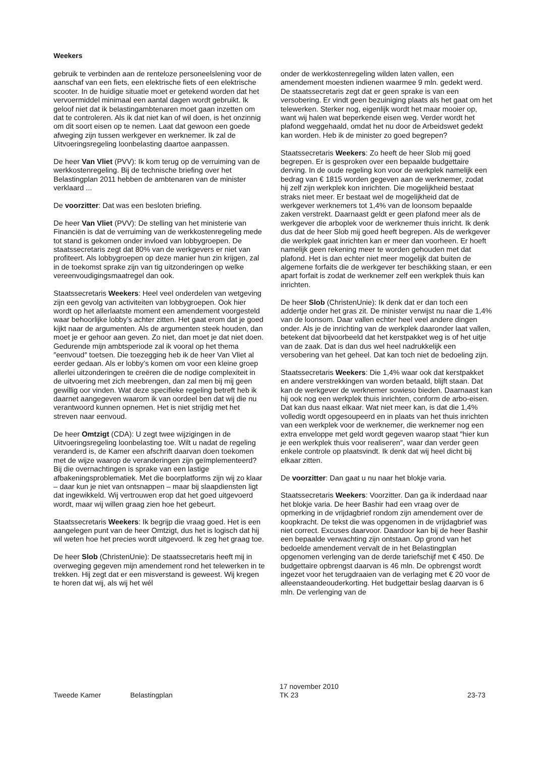Weekers
gebruik te verbinden aan de renteloze personeelslening voor de aanschaf van een fiets, een elektrische fiets of een elektrische scooter. In de huidige situatie moet er getekend worden dat het vervoermiddel minimaal een aantal dagen wordt gebruikt. Ik geloof niet dat ik belastingambtenaren moet gaan inzetten om dat te controleren. Als ik dat niet kan of wil doen, is het onzinnig om dit soort eisen op te nemen. Laat dat gewoon een goede afweging zijn tussen werkgever en werknemer. Ik zal de Uitvoeringsregeling loonbelasting daartoe aanpassen.
De heer Van Vliet (PVV): Ik kom terug op de verruiming van de werkkostenregeling. Bij de technische briefing over het Belastingplan 2011 hebben de ambtenaren van de minister verklaard ...
De voorzitter: Dat was een besloten briefing.
De heer Van Vliet (PVV): De stelling van het ministerie van Financiën is dat de verruiming van de werkkostenregeling mede tot stand is gekomen onder invloed van lobbygroepen. De staatssecretaris zegt dat 80% van de werkgevers er niet van profiteert. Als lobbygroepen op deze manier hun zin krijgen, zal in de toekomst sprake zijn van tig uitzonderingen op welke vereenvoudigingsmaatregel dan ook.
Staatssecretaris Weekers: Heel veel onderdelen van wetgeving zijn een gevolg van activiteiten van lobbygroepen. Ook hier wordt op het allerlaatste moment een amendement voorgesteld waar behoorlijke lobby’s achter zitten. Het gaat erom dat je goed kijkt naar de argumenten. Als de argumenten steek houden, dan moet je er gehoor aan geven. Zo niet, dan moet je dat niet doen. Gedurende mijn ambtsperiode zal ik vooral op het thema ″eenvoud″ toetsen. Die toezegging heb ik de heer Van Vliet al eerder gedaan. Als er lobby’s komen om voor een kleine groep allerlei uitzonderingen te creëren die de nodige complexiteit in de uitvoering met zich meebrengen, dan zal men bij mij geen gewillig oor vinden. Wat deze specifieke regeling betreft heb ik daarnet aangegeven waarom ik van oordeel ben dat wij die nu verantwoord kunnen opnemen. Het is niet strijdig met het streven naar eenvoud.
De heer Omtzigt (CDA): U zegt twee wijzigingen in de Uitvoeringsregeling loonbelasting toe. Wilt u nadat de regeling veranderd is, de Kamer een afschrift daarvan doen toekomen met de wijze waarop de veranderingen zijn geïmplementeerd? Bij die overnachtingen is sprake van een lastige afbakeningsproblematiek. Met die boorplatforms zijn wij zo klaar – daar kun je niet van ontsnappen – maar bij slaapdiensten ligt dat ingewikkeld. Wij vertrouwen erop dat het goed uitgevoerd wordt, maar wij willen graag zien hoe het gebeurt.
Staatssecretaris Weekers: Ik begrijp die vraag goed. Het is een aangelegen punt van de heer Omtzigt, dus het is logisch dat hij wil weten hoe het precies wordt uitgevoerd. Ik zeg het graag toe.
De heer Slob (ChristenUnie): De staatssecretaris heeft mij in overweging gegeven mijn amendement rond het telewerken in te trekken. Hij zegt dat er een misverstand is geweest. Wij kregen te horen dat wij, als wij het wél
onder de werkkostenregeling wilden laten vallen, een amendement moesten indienen waarmee 9 mln. gedekt werd. De staatssecretaris zegt dat er geen sprake is van een versobering. Er vindt geen bezuiniging plaats als het gaat om het telewerken. Sterker nog, eigenlijk wordt het maar mooier op, want wij halen wat beperkende eisen weg. Verder wordt het plafond weggehaald, omdat het nu door de Arbeidswet gedekt kan worden. Heb ik de minister zo goed begrepen?
Staatssecretaris Weekers: Zo heeft de heer Slob mij goed begrepen. Er is gesproken over een bepaalde budgettaire derving. In de oude regeling kon voor de werkplek namelijk een bedrag van € 1815 worden gegeven aan de werknemer, zodat hij zelf zijn werkplek kon inrichten. Die mogelijkheid bestaat straks niet meer. Er bestaat wel de mogelijkheid dat de werkgever werknemers tot 1,4% van de loonsom bepaalde zaken verstrekt. Daarnaast geldt er geen plafond meer als de werkgever die arboplek voor de werknemer thuis inricht. Ik denk dus dat de heer Slob mij goed heeft begrepen. Als de werkgever die werkplek gaat inrichten kan er meer dan voorheen. Er hoeft namelijk geen rekening meer te worden gehouden met dat plafond. Het is dan echter niet meer mogelijk dat buiten de algemene forfaits die de werkgever ter beschikking staan, er een apart forfait is zodat de werknemer zelf een werkplek thuis kan inrichten.
De heer Slob (ChristenUnie): Ik denk dat er dan toch een addertje onder het gras zit. De minister verwijst nu naar die 1,4% van de loonsom. Daar vallen echter heel veel andere dingen onder. Als je de inrichting van de werkplek daaronder laat vallen, betekent dat bijvoorbeeld dat het kerstpakket weg is of het uitje van de zaak. Dat is dan dus wel heel nadrukkelijk een versobering van het geheel. Dat kan toch niet de bedoeling zijn.
Staatssecretaris Weekers: Die 1,4% waar ook dat kerstpakket en andere verstrekkingen van worden betaald, blijft staan. Dat kan de werkgever de werknemer sowieso bieden. Daarnaast kan hij ook nog een werkplek thuis inrichten, conform de arbo-eisen. Dat kan dus naast elkaar. Wat niet meer kan, is dat die 1,4% volledig wordt opgesoupeerd en in plaats van het thuis inrichten van een werkplek voor de werknemer, die werknemer nog een extra enveloppe met geld wordt gegeven waarop staat ″hier kun je een werkplek thuis voor realiseren″, waar dan verder geen enkele controle op plaatsvindt. Ik denk dat wij heel dicht bij elkaar zitten.
De voorzitter: Dan gaat u nu naar het blokje varia.
Staatssecretaris Weekers: Voorzitter. Dan ga ik inderdaad naar het blokje varia. De heer Bashir had een vraag over de opmerking in de vrijdagbrief rondom zijn amendement over de koopkracht. De tekst die was opgenomen in de vrijdagbrief was niet correct. Excuses daarvoor. Daardoor kan bij de heer Bashir een bepaalde verwachting zijn ontstaan. Op grond van het bedoelde amendement vervalt de in het Belastingplan opgenomen verlenging van de derde tariefschijf met € 450. De budgettaire opbrengst daarvan is 46 mln. De opbrengst wordt ingezet voor het terugdraaien van de verlaging met € 20 voor de alleenstaandeouderkorting. Het budgettair beslag daarvan is 6 mln. De verlenging van de
Tweede Kamer Belastingplan
17 november 2010
TK 23
23-73